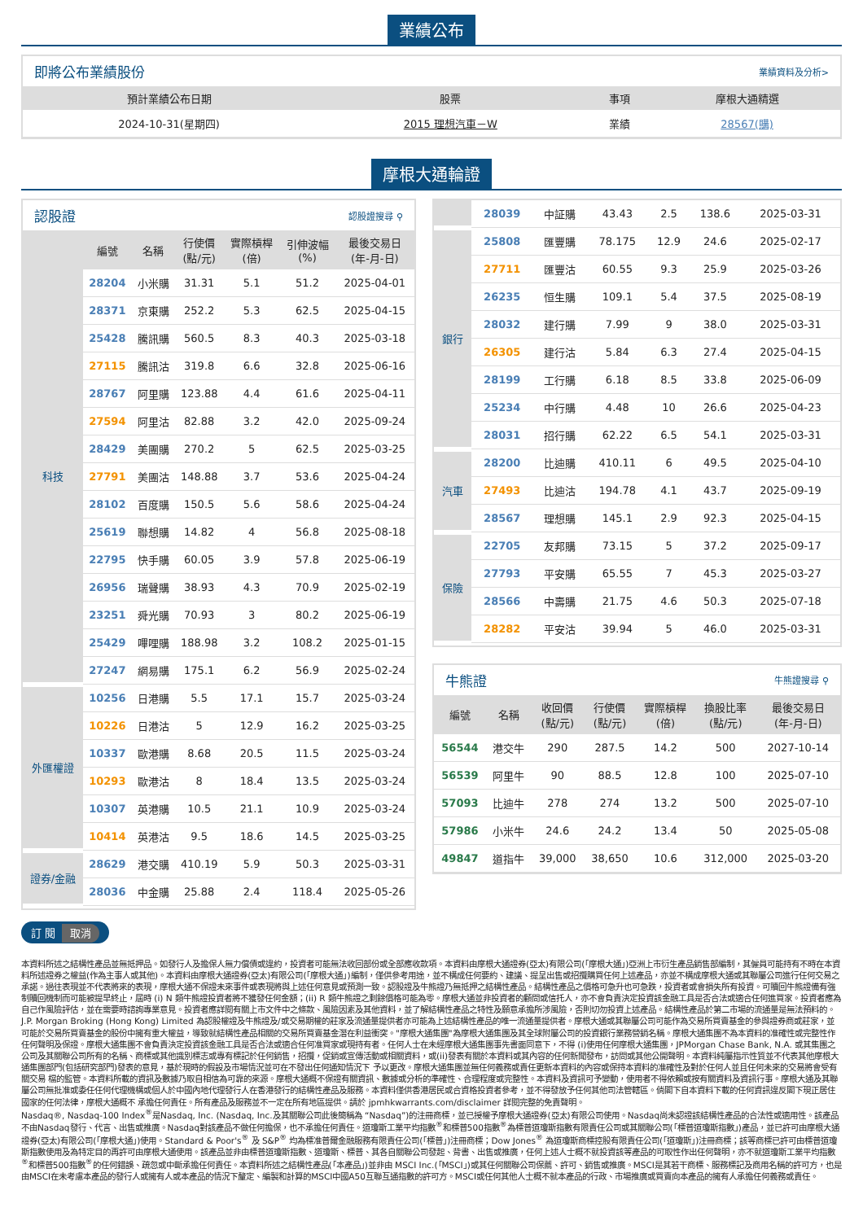業績公布
即將公布業績股份 業績資料及分析>
| 預計業績公布日期 | 股票 | 事項 | 摩根大通精選 |
| --- | --- | --- | --- |
| 2024-10-31(星期四) | 2015 理想汽車－W | 業績 | 28567(購) |
摩根大通輪證
認股證 認股證搜尋 ⚲
| | 編號 | 名稱 | 行使價 (點/元) | 實際槓桿 (倍) | 引伸波幅 (%) | 最後交易日 (年-月-日) |
| --- | --- | --- | --- | --- | --- | --- |
| 科技 | 28204 | 小米購 | 31.31 | 5.1 | 51.2 | 2025-04-01 |
| | 28371 | 京東購 | 252.2 | 5.3 | 62.5 | 2025-04-15 |
| | 25428 | 騰訊購 | 560.5 | 8.3 | 40.3 | 2025-03-18 |
| | 27115 | 騰訊沽 | 319.8 | 6.6 | 32.8 | 2025-06-16 |
| | 28767 | 阿里購 | 123.88 | 4.4 | 61.6 | 2025-04-11 |
| | 27594 | 阿里沽 | 82.88 | 3.2 | 42.0 | 2025-09-24 |
| | 28429 | 美團購 | 270.2 | 5 | 62.5 | 2025-03-25 |
| | 27791 | 美團沽 | 148.88 | 3.7 | 53.6 | 2025-04-24 |
| | 28102 | 百度購 | 150.5 | 5.6 | 58.6 | 2025-04-24 |
| | 25619 | 聯想購 | 14.82 | 4 | 56.8 | 2025-08-18 |
| | 22795 | 快手購 | 60.05 | 3.9 | 57.8 | 2025-06-19 |
| | 26956 | 瑞聲購 | 38.93 | 4.3 | 70.9 | 2025-02-19 |
| | 23251 | 舜光購 | 70.93 | 3 | 80.2 | 2025-06-19 |
| | 25429 | 嗶哩購 | 188.98 | 3.2 | 108.2 | 2025-01-15 |
| | 27247 | 網易購 | 175.1 | 6.2 | 56.9 | 2025-02-24 |
| 外匯權證 | 10256 | 日港購 | 5.5 | 17.1 | 15.7 | 2025-03-24 |
| | 10226 | 日港沽 | 5 | 12.9 | 16.2 | 2025-03-25 |
| | 10337 | 歐港購 | 8.68 | 20.5 | 11.5 | 2025-03-24 |
| | 10293 | 歐港沽 | 8 | 18.4 | 13.5 | 2025-03-24 |
| | 10307 | 英港購 | 10.5 | 21.1 | 10.9 | 2025-03-24 |
| | 10414 | 英港沽 | 9.5 | 18.6 | 14.5 | 2025-03-25 |
| 證券/金融 | 28629 | 港交購 | 410.19 | 5.9 | 50.3 | 2025-03-31 |
| | 28036 | 中金購 | 25.88 | 2.4 | 118.4 | 2025-05-26 |
| | 28039 | 中証購 | 43.43 | 2.5 | 138.6 | 2025-03-31 |
| 銀行 | 25808 | 匯豐購 | 78.175 | 12.9 | 24.6 | 2025-02-17 |
| | 27711 | 匯豐沽 | 60.55 | 9.3 | 25.9 | 2025-03-26 |
| | 26235 | 恒生購 | 109.1 | 5.4 | 37.5 | 2025-08-19 |
| | 28032 | 建行購 | 7.99 | 9 | 38.0 | 2025-03-31 |
| | 26305 | 建行沽 | 5.84 | 6.3 | 27.4 | 2025-04-15 |
| | 28199 | 工行購 | 6.18 | 8.5 | 33.8 | 2025-06-09 |
| | 25234 | 中行購 | 4.48 | 10 | 26.6 | 2025-04-23 |
| | 28031 | 招行購 | 62.22 | 6.5 | 54.1 | 2025-03-31 |
| 汽車 | 28200 | 比迪購 | 410.11 | 6 | 49.5 | 2025-04-10 |
| | 27493 | 比迪沽 | 194.78 | 4.1 | 43.7 | 2025-09-19 |
| | 28567 | 理想購 | 145.1 | 2.9 | 92.3 | 2025-04-15 |
| 保險 | 22705 | 友邦購 | 73.15 | 5 | 37.2 | 2025-09-17 |
| | 27793 | 平安購 | 65.55 | 7 | 45.3 | 2025-03-27 |
| | 28566 | 中壽購 | 21.75 | 4.6 | 50.3 | 2025-07-18 |
| | 28282 | 平安沽 | 39.94 | 5 | 46.0 | 2025-03-31 |
牛熊證 牛熊證搜尋 ⚲
| 編號 | 名稱 | 收回價 (點/元) | 行使價 (點/元) | 實際槓桿 (倍) | 換股比率 (點/元) | 最後交易日 (年-月-日) |
| --- | --- | --- | --- | --- | --- | --- |
| 56544 | 港交牛 | 290 | 287.5 | 14.2 | 500 | 2027-10-14 |
| 56539 | 阿里牛 | 90 | 88.5 | 12.8 | 100 | 2025-07-10 |
| 57093 | 比迪牛 | 278 | 274 | 13.2 | 500 | 2025-07-10 |
| 57986 | 小米牛 | 24.6 | 24.2 | 13.4 | 50 | 2025-05-08 |
| 49847 | 道指牛 | 39,000 | 38,650 | 10.6 | 312,000 | 2025-03-20 |
訂 閱 取消
本資料所述之結構性產品並無抵押品。如發行人及擔保人無力償債或違約，投資者可能無法收回部份或全部應收款項。本資料由摩根大通證券(亞太)有限公司(「摩根大通」)亞洲上市衍生產品銷售部編制，其僱員可能持有不時在本資料所述證券之權益(作為主事人或其他)。本資料由摩根大通證券(亞太)有限公司(「摩根大通」)編制，僅供參考用途，並不構成任何要約、建議、提呈出售或招攬購買任何上述產品，亦並不構成摩根大通或其聯屬公司進行任何交易之承諾。過往表現並不代表將來的表現，摩根大通不保證未來事件或表現將與上述任何意見或預測一致。認股證及牛熊證乃無抵押之結構性產品。結構性產品之價格可急升也可急跌，投資者或會損失所有投資。可贖回牛熊證備有強制贖回機制而可能被提早終止，屆時 (i) N 類牛熊證投資者將不獲發任何金額；(ii) R 類牛熊證之剩餘價格可能為零。摩根大通並非投資者的顧問或信托人，亦不會負責決定投資該金融工具是否合法或適合任何進買家。投資者應為自己作風險評估，並在需要時諮詢專業意見。投資者應詳閱有關上市文件中之條款、風險因素及其他資料，並了解結構性產品之特性及願意承擔所涉風險，否則切勿投資上述產品。結構性產品於第二市場的流通量是無法預料的。J.P. Morgan Broking (Hong Kong) Limited 為認股權證及牛熊證及/或交易期權的莊家及流通量提供者亦可能為上述結構性產品的唯一流通量提供者。摩根大通或其聯屬公司可能作為交易所買賣基金的參與證券商或莊家，並可能於交易所買賣基金的股份中擁有重大權益，導致就結構性產品相關的交易所買賣基金潛在利益衝突。"摩根大通集團"為摩根大通集團及其全球附屬公司的投資銀行業務營銷名稱。摩根大通集團不為本資料的准確性或完整性作任何聲明及保證。摩根大通集團不會負責決定投資該金融工具是否合法或適合任何准買家或現持有者。任何人士在未經摩根大通集團事先書面同意下，不得 (i)使用任何摩根大通集團，JPMorgan Chase Bank, N.A. 或其集團之公司及其關聯公司所有的名稱、商標或其他識別標志或專有標記於任何銷售，招攬，促銷或宣傳活動或相關資料，或(ii)發表有關於本資料或其內容的任何新聞發布，訪問或其他公開聲明。本資料純屬指示性質並不代表其他摩根大通集團部門(包括研究部門)發表的意見，基於現時的假設及市場情況並可在不發出任何通知情況下 予以更改。摩根大通集團並無任何義務或責任更新本資料的內容或保持本資料的准確性及對於任何人並且任何未來的交易將會受有關交易 檔的監管。本資料所載的資訊及數據乃取自相信為可靠的來源。摩根大通概不保證有關資訊、數據或分析的準確性、合理程度或完整性。本資料及資訊可予變動，使用者不得依賴或按有關資料及資訊行事。摩根大通及其聯屬公司無批准或委任任何代理機構或個人於中國內地代理發行人在香港發行的結構性產品及服務。本資料僅供香港居民或合資格投資者參考，並不得發放予任何其他司法管轄區。倘閣下自本資料下載的任何資訊違反閣下現正居住國家的任何法律，摩根大通概不 承擔任何責任。所有產品及服務並不一定在所有地區提供。請於 jpmhkwarrants.com/disclaimer 詳閱完整的免責聲明。
Nasdaq®, Nasdaq-100 Index<sup>®</sup>是Nasdaq, Inc. (Nasdaq, Inc.及其關聯公司此後簡稱為 “Nasdaq”)的注冊商標，並已授權予摩根大通證券(亞太)有限公司使用。Nasdaq尚未認證該結構性產品的合法性或適用性。該產品不由Nasdaq發行、代言、出售或推廣。Nasdaq對該產品不做任何擔保，也不承擔任何責任。道瓊斯工業平均指數<sup>®</sup>和標普500指數<sup>®</sup>為標普道瓊斯指數有限責任公司或其關聯公司(「標普道瓊斯指數」)產品，並已許可由摩根大通證券(亞太)有限公司(「摩根大通」)使用。Standard & Poor's<sup>®</sup> 及 S&P<sup>®</sup> 均為標准普爾金融服務有限責任公司(「標普」)注冊商標；Dow Jones<sup>®</sup> 為道瓊斯商標控股有限責任公司(「道瓊斯」)注冊商標；該等商標已許可由標普道瓊斯指數使用及為特定目的再許可由摩根大通使用。該產品並非由標普道瓊斯指數、道瓊斯、標普、其各自關聯公司發起、背書、出售或推廣，任何上述人士概不就投資該等產品的可取性作出任何聲明，亦不就道瓊斯工業平均指數<sup>®</sup>和標普500指數<sup>®</sup>的任何錯誤、疏忽或中斷承擔任何責任。本資料所述之結構性產品(「本產品」)並非由 MSCI Inc.(「MSCI」)或其任何關聯公司保薦、許可、銷售或推廣。MSCI是其若干商標、服務標記及商用名稱的許可方，也是由MSCI在未考慮本產品的發行人或擁有人或本產品的情況下釐定、編製和計算的MSCI中國A50互聯互通指數的許可方。MSCI或任何其他人士概不就本產品的行政、市場推廣或買賣向本產品的擁有人承擔任何義務或責任。